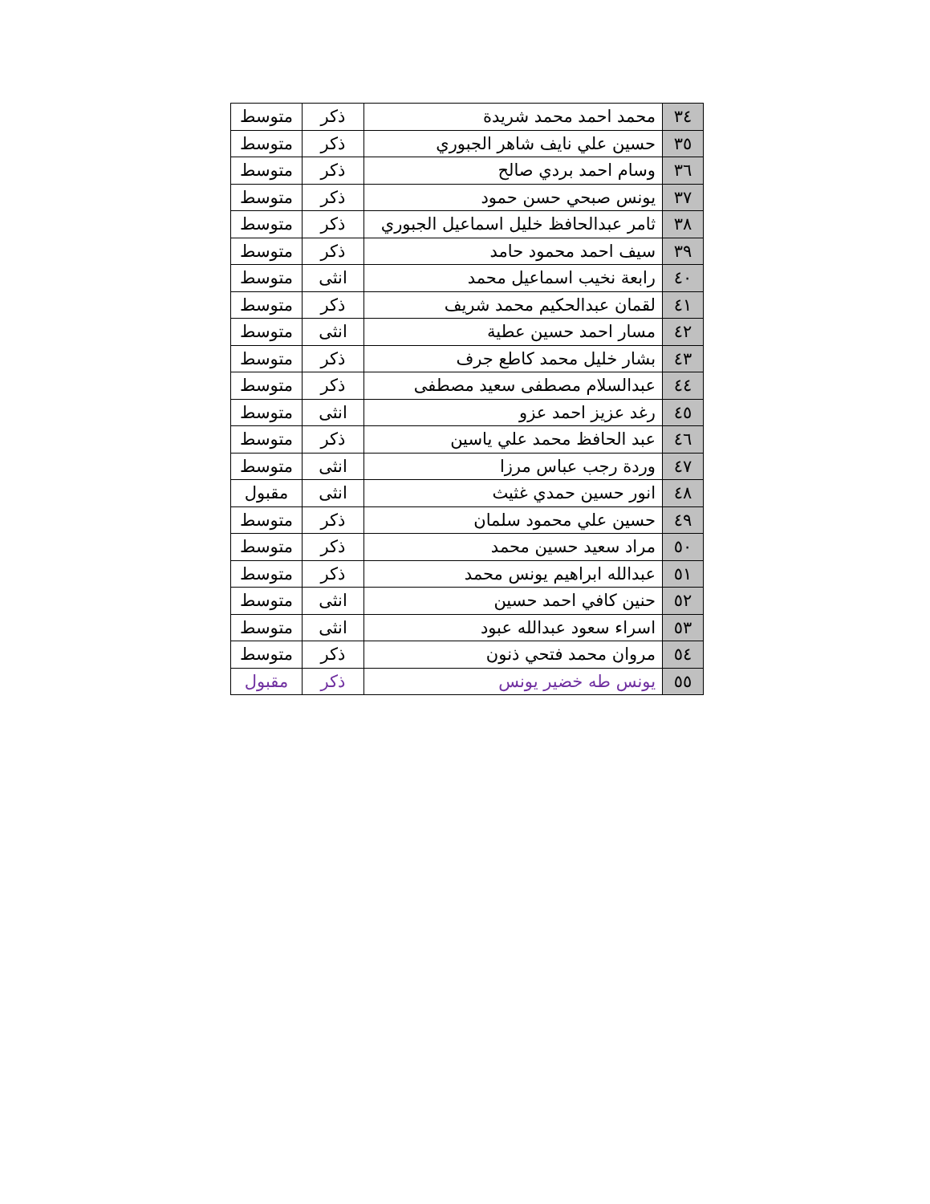| ٣٤ | محمد احمد محمد شريدة | ذكر | متوسط |
| ٣٥ | حسين علي نايف شاهر الجبوري | ذكر | متوسط |
| ٣٦ | وسام احمد بردي صالح | ذكر | متوسط |
| ٣٧ | يونس صبحي حسن حمود | ذكر | متوسط |
| ٣٨ | ثامر عبدالحافظ خليل اسماعيل الجبوري | ذكر | متوسط |
| ٣٩ | سيف احمد محمود حامد | ذكر | متوسط |
| ٤٠ | رابعة نخيب اسماعيل محمد | انثى | متوسط |
| ٤١ | لقمان عبدالحكيم محمد شريف | ذكر | متوسط |
| ٤٢ | مسار احمد حسين عطية | انثى | متوسط |
| ٤٣ | بشار خليل محمد كاطع جرف | ذكر | متوسط |
| ٤٤ | عبدالسلام مصطفى سعيد مصطفى | ذكر | متوسط |
| ٤٥ | رغد عزيز احمد عزو | انثى | متوسط |
| ٤٦ | عبد الحافظ محمد علي ياسين | ذكر | متوسط |
| ٤٧ | وردة رجب عباس مرزا | انثى | متوسط |
| ٤٨ | انور حسين حمدي غثيث | انثى | مقبول |
| ٤٩ | حسين علي محمود سلمان | ذكر | متوسط |
| ٥٠ | مراد سعيد حسين محمد | ذكر | متوسط |
| ٥١ | عبدالله ابراهيم يونس محمد | ذكر | متوسط |
| ٥٢ | حنين كافي احمد حسين | انثى | متوسط |
| ٥٣ | اسراء سعود عبدالله عبود | انثى | متوسط |
| ٥٤ | مروان محمد فتحي ذنون | ذكر | متوسط |
| ٥٥ | يونس طه خضير يونس | ذكر | مقبول |